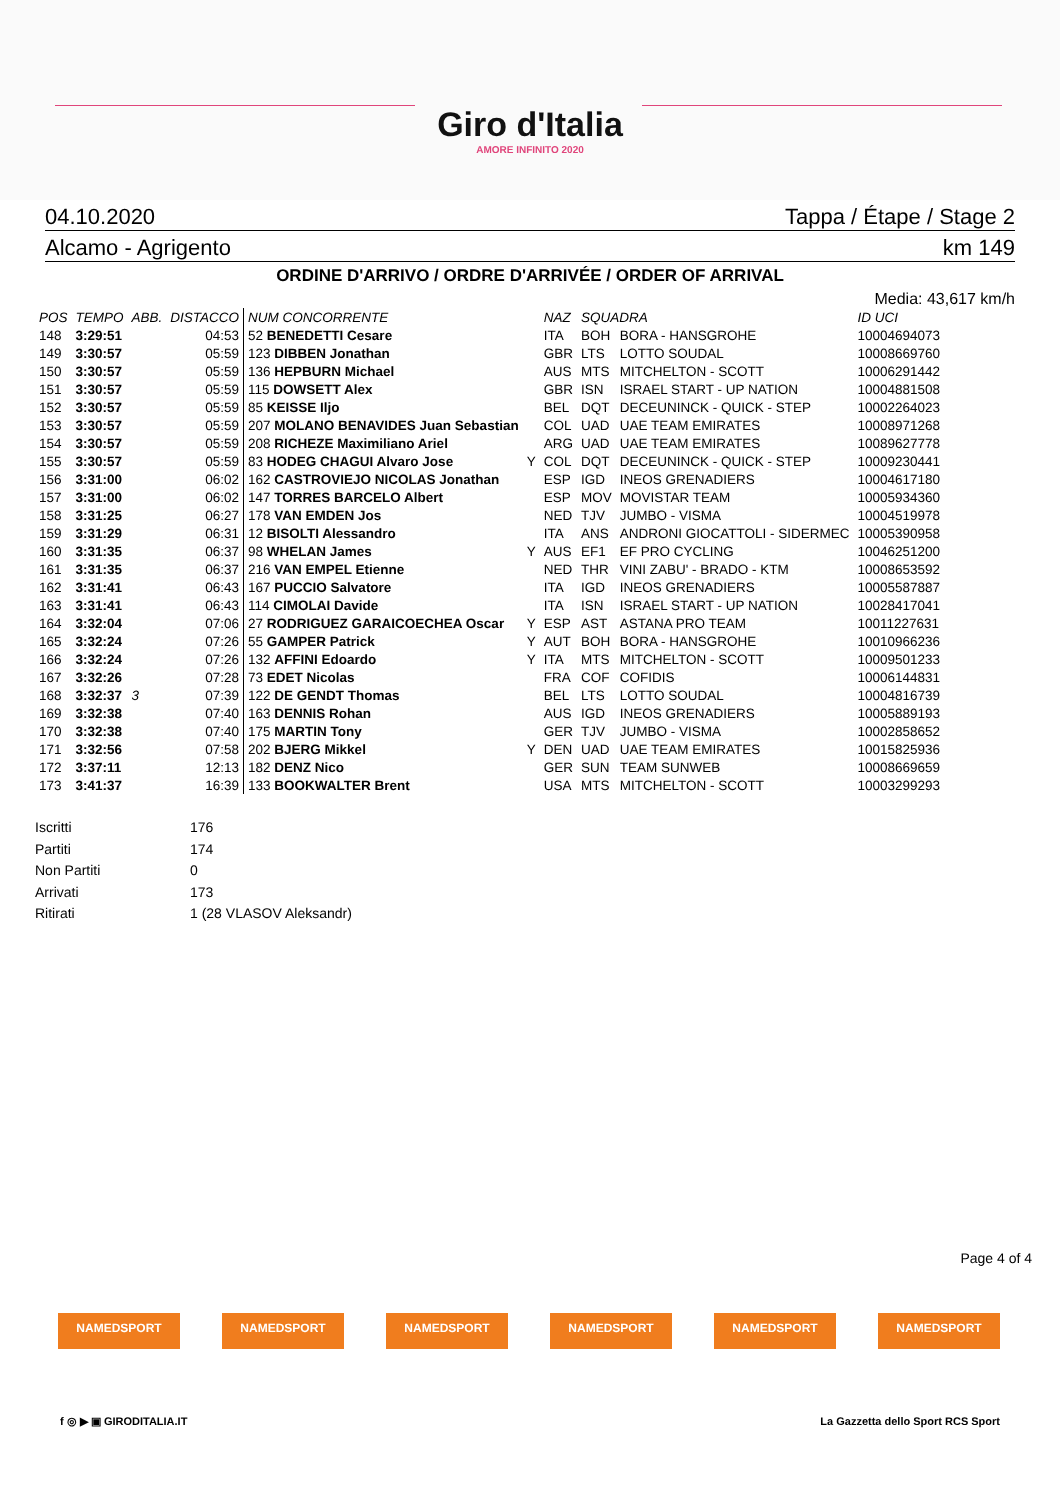Giro d'Italia
AMORE INFINITO 2020
04.10.2020 Tappa / Étape / Stage 2
Alcamo - Agrigento km 149
ORDINE D'ARRIVO / ORDRE D'ARRIVÉE / ORDER OF ARRIVAL
Media: 43,617 km/h
| POS | TEMPO | ABB. | DISTACCO | NUM CONCORRENTE | | NAZ | SQUADRA | | ID UCI |
| --- | --- | --- | --- | --- | --- | --- | --- | --- | --- |
| 148 | 3:29:51 | | 04:53 | 52 BENEDETTI Cesare | | ITA | BOH | BORA - HANSGROHE | 10004694073 |
| 149 | 3:30:57 | | 05:59 | 123 DIBBEN Jonathan | | GBR | LTS | LOTTO SOUDAL | 10008669760 |
| 150 | 3:30:57 | | 05:59 | 136 HEPBURN Michael | | AUS | MTS | MITCHELTON - SCOTT | 10006291442 |
| 151 | 3:30:57 | | 05:59 | 115 DOWSETT Alex | | GBR | ISN | ISRAEL START - UP NATION | 10004881508 |
| 152 | 3:30:57 | | 05:59 | 85 KEISSE Iljo | | BEL | DQT | DECEUNINCK - QUICK - STEP | 10002264023 |
| 153 | 3:30:57 | | 05:59 | 207 MOLANO BENAVIDES Juan Sebastian | | COL | UAD | UAE TEAM EMIRATES | 10008971268 |
| 154 | 3:30:57 | | 05:59 | 208 RICHEZE Maximiliano Ariel | | ARG | UAD | UAE TEAM EMIRATES | 10089627778 |
| 155 | 3:30:57 | | 05:59 | 83 HODEG CHAGUI Alvaro Jose | Y | COL | DQT | DECEUNINCK - QUICK - STEP | 10009230441 |
| 156 | 3:31:00 | | 06:02 | 162 CASTROVIEJO NICOLAS Jonathan | | ESP | IGD | INEOS GRENADIERS | 10004617180 |
| 157 | 3:31:00 | | 06:02 | 147 TORRES BARCELO Albert | | ESP | MOV | MOVISTAR TEAM | 10005934360 |
| 158 | 3:31:25 | | 06:27 | 178 VAN EMDEN Jos | | NED | TJV | JUMBO - VISMA | 10004519978 |
| 159 | 3:31:29 | | 06:31 | 12 BISOLTI Alessandro | | ITA | ANS | ANDRONI GIOCATTOLI - SIDERMEC | 10005390958 |
| 160 | 3:31:35 | | 06:37 | 98 WHELAN James | Y | AUS | EF1 | EF PRO CYCLING | 10046251200 |
| 161 | 3:31:35 | | 06:37 | 216 VAN EMPEL Etienne | | NED | THR | VINI ZABU' - BRADO - KTM | 10008653592 |
| 162 | 3:31:41 | | 06:43 | 167 PUCCIO Salvatore | | ITA | IGD | INEOS GRENADIERS | 10005587887 |
| 163 | 3:31:41 | | 06:43 | 114 CIMOLAI Davide | | ITA | ISN | ISRAEL START - UP NATION | 10028417041 |
| 164 | 3:32:04 | | 07:06 | 27 RODRIGUEZ GARAICOECHEA Oscar | Y | ESP | AST | ASTANA PRO TEAM | 10011227631 |
| 165 | 3:32:24 | | 07:26 | 55 GAMPER Patrick | Y | AUT | BOH | BORA - HANSGROHE | 10010966236 |
| 166 | 3:32:24 | | 07:26 | 132 AFFINI Edoardo | Y | ITA | MTS | MITCHELTON - SCOTT | 10009501233 |
| 167 | 3:32:26 | | 07:28 | 73 EDET Nicolas | | FRA | COF | COFIDIS | 10006144831 |
| 168 | 3:32:37 | 3 | 07:39 | 122 DE GENDT Thomas | | BEL | LTS | LOTTO SOUDAL | 10004816739 |
| 169 | 3:32:38 | | 07:40 | 163 DENNIS Rohan | | AUS | IGD | INEOS GRENADIERS | 10005889193 |
| 170 | 3:32:38 | | 07:40 | 175 MARTIN Tony | | GER | TJV | JUMBO - VISMA | 10002858652 |
| 171 | 3:32:56 | | 07:58 | 202 BJERG Mikkel | Y | DEN | UAD | UAE TEAM EMIRATES | 10015825936 |
| 172 | 3:37:11 | | 12:13 | 182 DENZ Nico | | GER | SUN | TEAM SUNWEB | 10008669659 |
| 173 | 3:41:37 | | 16:39 | 133 BOOKWALTER Brent | | USA | MTS | MITCHELTON - SCOTT | 10003299293 |
Iscritti 176
Partiti 174
Non Partiti 0
Arrivati 173
Ritirati 1 (28 VLASOV Aleksandr)
Page 4 of 4
NAMEDSPORT NAMEDSPORT NAMEDSPORT NAMEDSPORT NAMEDSPORT NAMEDSPORT
f ◎ ▶ ▣ GIRODITALIA.IT La Gazzetta dello Sport RCS Sport